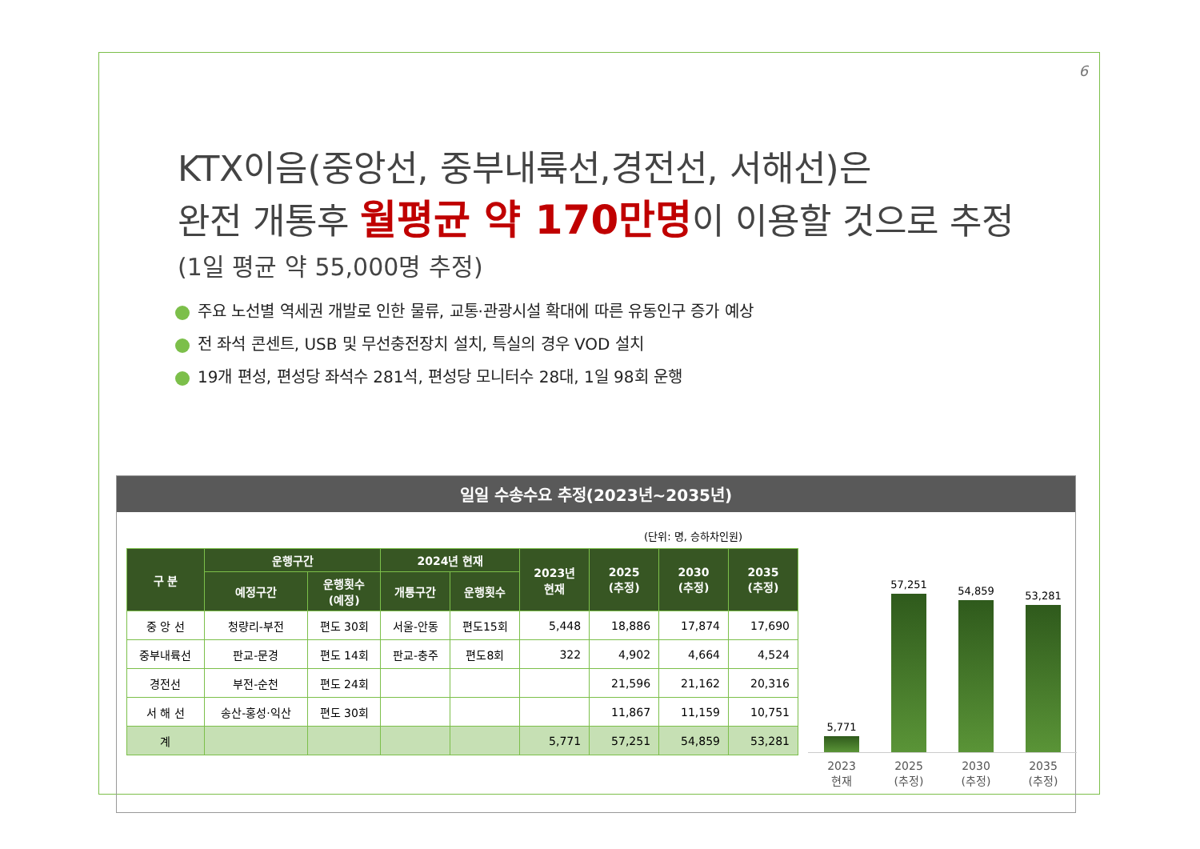6
KTX이음(중앙선, 중부내륙선,경전선, 서해선)은
완전 개통후 월평균 약 170만명이 이용할 것으로 추정
(1일 평균 약 55,000명 추정)
주요 노선별 역세권 개발로 인한 물류, 교통·관광시설 확대에 따른 유동인구 증가 예상
전 좌석 콘센트, USB 및 무선충전장치 설치, 특실의 경우 VOD 설치
19개 편성, 편성당 좌석수 281석, 편성당 모니터수 28대, 1일 98회 운행
일일 수송수요 추정(2023년~2035년)
(단위: 명, 승하차인원)
| 구 분 | 운행구간 | | 2024년 현재 | | 2023년 현재 | 2025 (추정) | 2030 (추정) | 2035 (추정) |
| --- | --- | --- | --- | --- | --- | --- | --- | --- |
| | 예정구간 | 운행횟수 (예정) | 개통구간 | 운행횟수 | | | | |
| 중 앙 선 | 청량리-부전 | 편도 30회 | 서울-안동 | 편도15회 | 5,448 | 18,886 | 17,874 | 17,690 |
| 중부내륙선 | 판교-문경 | 편도 14회 | 판교-충주 | 편도8회 | 322 | 4,902 | 4,664 | 4,524 |
| 경전선 | 부전-순천 | 편도 24회 | | | | 21,596 | 21,162 | 20,316 |
| 서 해 선 | 송산-홍성·익산 | 편도 30회 | | | | 11,867 | 11,159 | 10,751 |
| 계 | | | | | 5,771 | 57,251 | 54,859 | 53,281 |
5,771
57,251
54,859
53,281
2023
현재
2025
(추정)
2030
(추정)
2035
(추정)